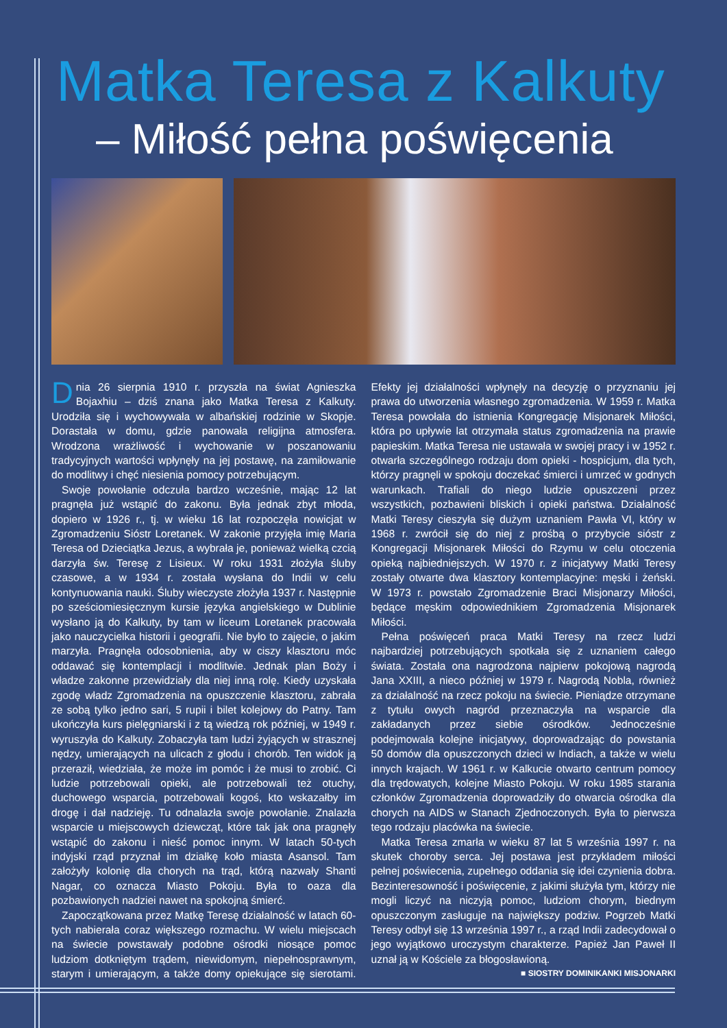Matka Teresa z Kalkuty
– Miłość pełna poświęcenia
Dnia 26 sierpnia 1910 r. przyszła na świat Agnieszka Bojaxhiu – dziś znana jako Matka Teresa z Kalkuty. Urodziła się i wychowywała w albańskiej rodzinie w Skopje. Dorastała w domu, gdzie panowała religijna atmosfera. Wrodzona wrażliwość i wychowanie w poszanowaniu tradycyjnych wartości wpłynęły na jej postawę, na zamiłowanie do modlitwy i chęć niesienia pomocy potrzebującym.
Swoje powołanie odczuła bardzo wcześnie, mając 12 lat pragnęła już wstąpić do zakonu. Była jednak zbyt młoda, dopiero w 1926 r., tj. w wieku 16 lat rozpoczęła nowicjat w Zgromadzeniu Sióstr Loretanek. W zakonie przyjęła imię Maria Teresa od Dzieciątka Jezus, a wybrała je, ponieważ wielką czcią darzyła św. Teresę z Lisieux. W roku 1931 złożyła śluby czasowe, a w 1934 r. została wysłana do Indii w celu kontynuowania nauki. Śluby wieczyste złożyła 1937 r. Następnie po sześciomiesięcznym kursie języka angielskiego w Dublinie wysłano ją do Kalkuty, by tam w liceum Loretanek pracowała jako nauczycielka historii i geografii. Nie było to zajęcie, o jakim marzyła. Pragnęła odosobnienia, aby w ciszy klasztoru móc oddawać się kontemplacji i modlitwie. Jednak plan Boży i władze zakonne przewidziały dla niej inną rolę. Kiedy uzyskała zgodę władz Zgromadzenia na opuszczenie klasztoru, zabrała ze sobą tylko jedno sari, 5 rupii i bilet kolejowy do Patny. Tam ukończyła kurs pielęgniarski i z tą wiedzą rok później, w 1949 r. wyruszyła do Kalkuty. Zobaczyła tam ludzi żyjących w strasznej nędzy, umierających na ulicach z głodu i chorób. Ten widok ją przeraził, wiedziała, że może im pomóc i że musi to zrobić. Ci ludzie potrzebowali opieki, ale potrzebowali też otuchy, duchowego wsparcia, potrzebowali kogoś, kto wskazałby im drogę i dał nadzieję. Tu odnalazła swoje powołanie. Znalazła wsparcie u miejscowych dziewcząt, które tak jak ona pragnęły wstąpić do zakonu i nieść pomoc innym. W latach 50-tych indyjski rząd przyznał im działkę koło miasta Asansol. Tam założyły kolonię dla chorych na trąd, którą nazwały Shanti Nagar, co oznacza Miasto Pokoju. Była to oaza dla pozbawionych nadziei nawet na spokojną śmierć.
Zapoczątkowana przez Matkę Teresę działalność w latach 60-tych nabierała coraz większego rozmachu. W wielu miejscach na świecie powstawały podobne ośrodki niosące pomoc ludziom dotkniętym trądem, niewidomym, niepełnosprawnym, starym i umierającym, a także domy opiekujące się sierotami. Efekty jej działalności wpłynęły na decyzję o przyznaniu jej prawa do utworzenia własnego zgromadzenia. W 1959 r. Matka Teresa powołała do istnienia Kongregację Misjonarek Miłości, która po upływie lat otrzymała status zgromadzenia na prawie papieskim. Matka Teresa nie ustawała w swojej pracy i w 1952 r. otwarła szczególnego rodzaju dom opieki - hospicjum, dla tych, którzy pragnęli w spokoju doczekać śmierci i umrzeć w godnych warunkach. Trafiali do niego ludzie opuszczeni przez wszystkich, pozbawieni bliskich i opieki państwa. Działalność Matki Teresy cieszyła się dużym uznaniem Pawła VI, który w 1968 r. zwrócił się do niej z prośbą o przybycie sióstr z Kongregacji Misjonarek Miłości do Rzymu w celu otoczenia opieką najbiedniejszych. W 1970 r. z inicjatywy Matki Teresy zostały otwarte dwa klasztory kontemplacyjne: męski i żeński. W 1973 r. powstało Zgromadzenie Braci Misjonarzy Miłości, będące męskim odpowiednikiem Zgromadzenia Misjonarek Miłości.
Pełna poświęceń praca Matki Teresy na rzecz ludzi najbardziej potrzebujących spotkała się z uznaniem całego świata. Została ona nagrodzona najpierw pokojową nagrodą Jana XXIII, a nieco później w 1979 r. Nagrodą Nobla, również za działalność na rzecz pokoju na świecie. Pieniądze otrzymane z tytułu owych nagród przeznaczyła na wsparcie dla zakładanych przez siebie ośrodków. Jednocześnie podejmowała kolejne inicjatywy, doprowadzając do powstania 50 domów dla opuszczonych dzieci w Indiach, a także w wielu innych krajach. W 1961 r. w Kalkucie otwarto centrum pomocy dla trędowatych, kolejne Miasto Pokoju. W roku 1985 starania członków Zgromadzenia doprowadziły do otwarcia ośrodka dla chorych na AIDS w Stanach Zjednoczonych. Była to pierwsza tego rodzaju placówka na świecie.
Matka Teresa zmarła w wieku 87 lat 5 września 1997 r. na skutek choroby serca. Jej postawa jest przykładem miłości pełnej poświecenia, zupełnego oddania się idei czynienia dobra. Bezinteresowność i poświęcenie, z jakimi służyła tym, którzy nie mogli liczyć na niczyją pomoc, ludziom chorym, biednym opuszczonym zasługuje na największy podziw. Pogrzeb Matki Teresy odbył się 13 września 1997 r., a rząd Indii zadecydował o jego wyjątkowo uroczystym charakterze. Papież Jan Paweł II uznał ją w Kościele za błogosławioną.
■ SIOSTRY DOMINIKANKI MISJONARKI